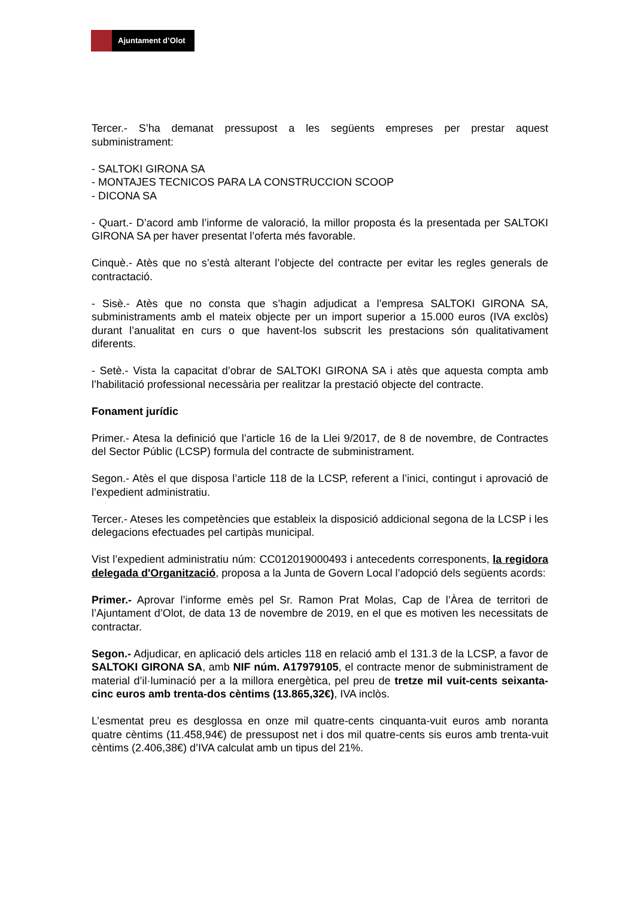Ajuntament d’Olot
Tercer.- S’ha demanat pressupost a les següents empreses per prestar aquest subministrament:
- SALTOKI GIRONA SA
- MONTAJES TECNICOS PARA LA CONSTRUCCION SCOOP
- DICONA SA
- Quart.- D’acord amb l’informe de valoració, la millor proposta és la presentada per SALTOKI GIRONA SA per haver presentat l’oferta més favorable.
Cinquè.- Atès que no s’està alterant l’objecte del contracte per evitar les regles generals de contractació.
- Sisè.- Atès que no consta que s’hagin adjudicat a l’empresa SALTOKI GIRONA SA, subministraments amb el mateix objecte per un import superior a 15.000 euros (IVA exclòs) durant l’anualitat en curs o que havent-los subscrit les prestacions són qualitativament diferents.
- Setè.- Vista la capacitat d’obrar de SALTOKI GIRONA SA i atès que aquesta compta amb l’habilitació professional necessària per realitzar la prestació objecte del contracte.
Fonament jurídic
Primer.- Atesa la definició que l’article 16 de la Llei 9/2017, de 8 de novembre, de Contractes del Sector Públic (LCSP) formula del contracte de subministrament.
Segon.- Atès el que disposa l’article 118 de la LCSP, referent a l’inici, contingut i aprovació de l’expedient administratiu.
Tercer.- Ateses les competències que estableix la disposició addicional segona de la LCSP i les delegacions efectuades pel cartipàs municipal.
Vist l’expedient administratiu núm: CC012019000493 i antecedents corresponents, la regidora delegada d'Organització, proposa a la Junta de Govern Local l’adopció dels següents acords:
Primer.- Aprovar l’informe emès pel Sr. Ramon Prat Molas, Cap de l’Àrea de territori de l’Ajuntament d’Olot, de data 13 de novembre de 2019, en el que es motiven les necessitats de contractar.
Segon.- Adjudicar, en aplicació dels articles 118 en relació amb el 131.3 de la LCSP, a favor de SALTOKI GIRONA SA, amb NIF núm. A17979105, el contracte menor de subministrament de material d’il·luminació per a la millora energètica, pel preu de tretze mil vuit-cents seixanta-cinc euros amb trenta-dos cèntims (13.865,32€), IVA inclòs.
L’esmentat preu es desglossa en onze mil quatre-cents cinquanta-vuit euros amb noranta quatre cèntims (11.458,94€) de pressupost net i dos mil quatre-cents sis euros amb trenta-vuit cèntims (2.406,38€) d’IVA calculat amb un tipus del 21%.